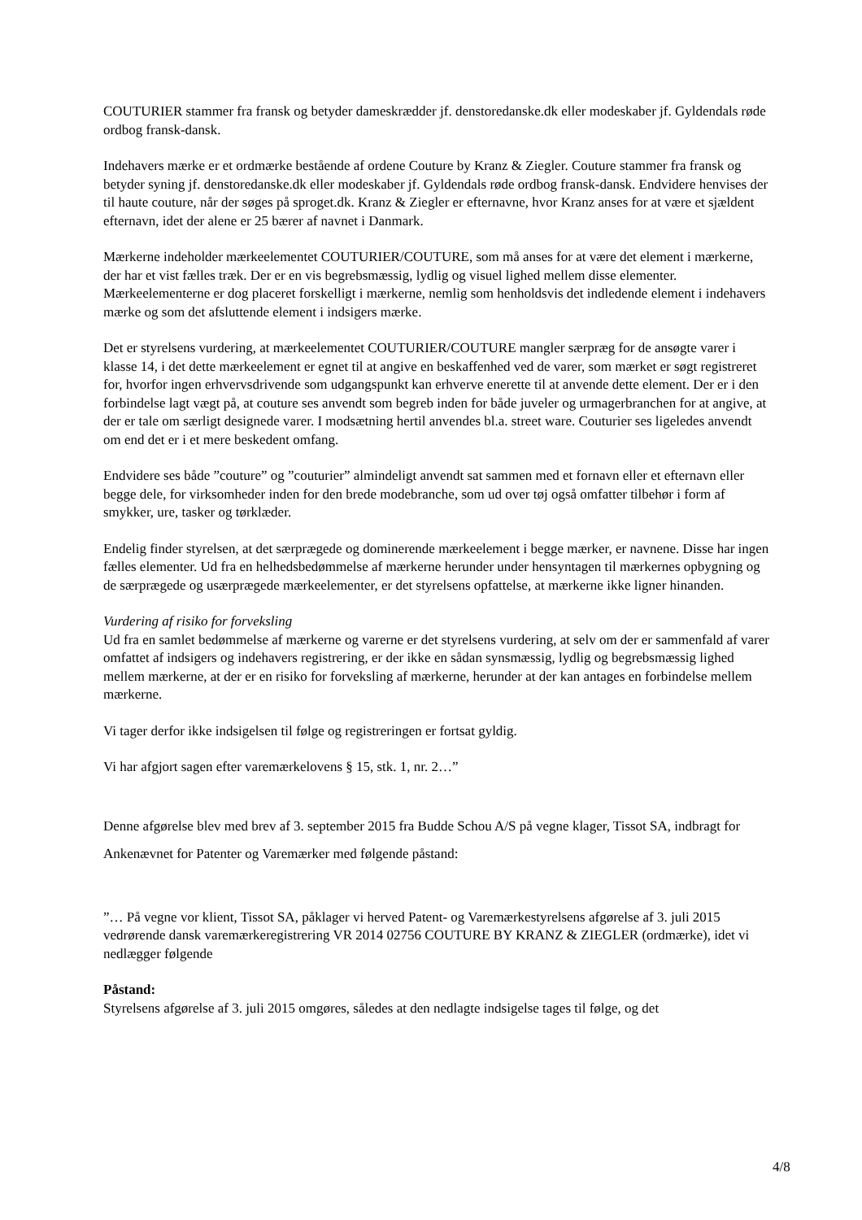COUTURIER stammer fra fransk og betyder dameskrædder jf. denstoredanske.dk eller modeskaber jf. Gyldendals røde ordbog fransk-dansk.
Indehavers mærke er et ordmærke bestående af ordene Couture by Kranz & Ziegler. Couture stammer fra fransk og betyder syning jf. denstoredanske.dk eller modeskaber jf. Gyldendals røde ordbog fransk-dansk. Endvidere henvises der til haute couture, når der søges på sproget.dk. Kranz & Ziegler er efternavne, hvor Kranz anses for at være et sjældent efternavn, idet der alene er 25 bærer af navnet i Danmark.
Mærkerne indeholder mærkeelementet COUTURIER/COUTURE, som må anses for at være det element i mærkerne, der har et vist fælles træk. Der er en vis begrebsmæssig, lydlig og visuel lighed mellem disse elementer. Mærkeelementerne er dog placeret forskelligt i mærkerne, nemlig som henholdsvis det indledende element i indehavers mærke og som det afsluttende element i indsigers mærke.
Det er styrelsens vurdering, at mærkeelementet COUTURIER/COUTURE mangler særpræg for de ansøgte varer i klasse 14, i det dette mærkeelement er egnet til at angive en beskaffenhed ved de varer, som mærket er søgt registreret for, hvorfor ingen erhvervsdrivende som udgangspunkt kan erhverve enerette til at anvende dette element. Der er i den forbindelse lagt vægt på, at couture ses anvendt som begreb inden for både juveler og urmagerbranchen for at angive, at der er tale om særligt designede varer. I modsætning hertil anvendes bl.a. street ware. Couturier ses ligeledes anvendt om end det er i et mere beskedent omfang.
Endvidere ses både ”couture” og ”couturier” almindeligt anvendt sat sammen med et fornavn eller et efternavn eller begge dele, for virksomheder inden for den brede modebranche, som ud over tøj også omfatter tilbehør i form af smykker, ure, tasker og tørklæder.
Endelig finder styrelsen, at det særprægede og dominerende mærkeelement i begge mærker, er navnene. Disse har ingen fælles elementer. Ud fra en helhedsbedømmelse af mærkerne herunder under hensyntagen til mærkernes opbygning og de særprægede og usærprægede mærkeelementer, er det styrelsens opfattelse, at mærkerne ikke ligner hinanden.
Vurdering af risiko for forveksling
Ud fra en samlet bedømmelse af mærkerne og varerne er det styrelsens vurdering, at selv om der er sammenfald af varer omfattet af indsigers og indehavers registrering, er der ikke en sådan synsmæssig, lydlig og begrebsmæssig lighed mellem mærkerne, at der er en risiko for forveksling af mærkerne, herunder at der kan antages en forbindelse mellem mærkerne.
Vi tager derfor ikke indsigelsen til følge og registreringen er fortsat gyldig.
Vi har afgjort sagen efter varemærkelovens § 15, stk. 1, nr. 2…”
Denne afgørelse blev med brev af 3. september 2015 fra Budde Schou A/S på vegne klager, Tissot SA, indbragt for Ankenævnet for Patenter og Varemærker med følgende påstand:
”… På vegne vor klient, Tissot SA, påklager vi herved Patent- og Varemærkestyrelsens afgørelse af 3. juli 2015 vedrørende dansk varemærkeregistrering VR 2014 02756 COUTURE BY KRANZ & ZIEGLER (ordmærke), idet vi nedlægger følgende
Påstand:
Styrelsens afgørelse af 3. juli 2015 omgøres, således at den nedlagte indsigelse tages til følge, og det
4/8